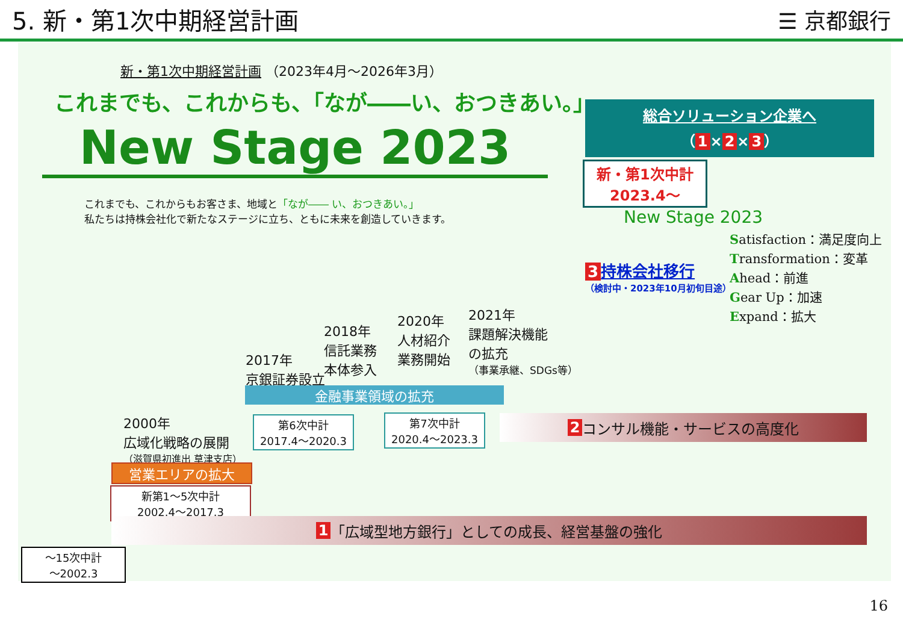5. 新・第1次中期経営計画 ☰ 京都銀行
新・第1次中期経営計画 （2023年4月～2026年3月）
これまでも、これからも、「なが――い、おつきあい。」
New Stage 2023
これまでも、これからもお客さま、地域と「なが―― い、おつきあい。」
私たちは持株会社化で新たなステージに立ち、ともに未来を創造していきます。
総合ソリューション企業へ
（ 1 × 2 × 3 ）
新・第1次中計
2023.4～
New Stage 2023
3 持株会社移行
（検討中・2023年10月初旬目途）
Satisfaction：満足度向上
Transformation：変革
Ahead：前進
Gear Up：加速
Expand：拡大
2017年
京銀証券設立
2018年
信託業務
本体参入
2020年
人材紹介
業務開始
2021年
課題解決機能
の拡充
（事業承継、SDGs等）
金融事業領域の拡充
2000年
広域化戦略の展開
（滋賀県初進出 草津支店）
第6次中計
2017.4～2020.3
第7次中計
2020.4～2023.3
2 コンサル機能・サービスの高度化
営業エリアの拡大
新第1～5次中計
2002.4～2017.3
1 「広域型地方銀行」としての成長、経営基盤の強化
～15次中計
～2002.3
16